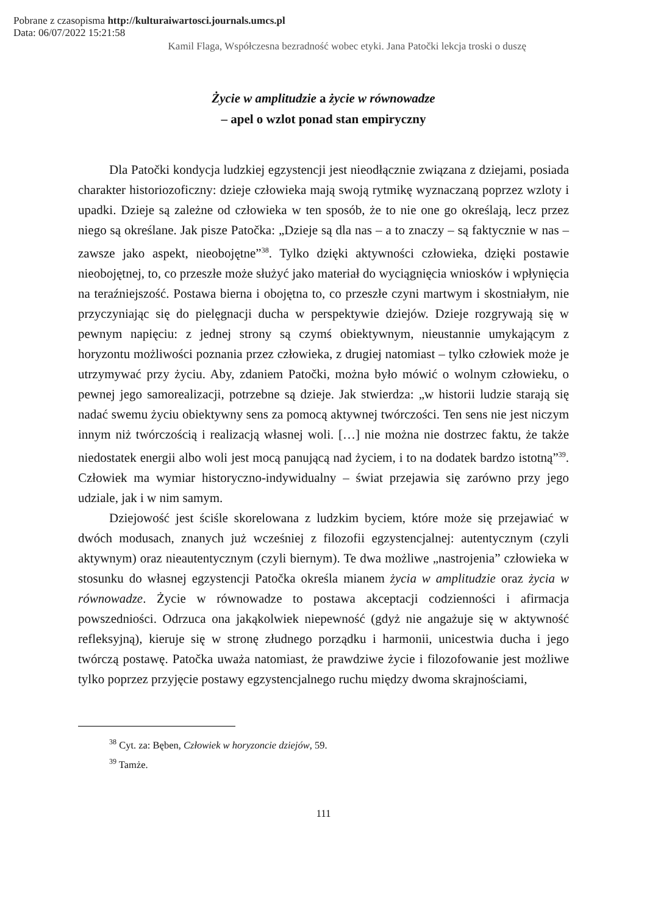Pobrane z czasopisma http://kulturaiwartosci.journals.umcs.pl
Data: 06/07/2022 15:21:58
Kamil Flaga, Współczesna bezradność wobec etyki. Jana Patočki lekcja troski o duszę
Życie w amplitudzie a życie w równowadze
– apel o wzlot ponad stan empiryczny
Dla Patočki kondycja ludzkiej egzystencji jest nieodłącznie związana z dziejami, posiada charakter historiozoficzny: dzieje człowieka mają swoją rytmikę wyznaczaną poprzez wzloty i upadki. Dzieje są zależne od człowieka w ten sposób, że to nie one go określają, lecz przez niego są określane. Jak pisze Patočka: „Dzieje są dla nas – a to znaczy – są faktycznie w nas – zawsze jako aspekt, nieobojętne”<sup>38</sup>. Tylko dzięki aktywności człowieka, dzięki postawie nieobojętnej, to, co przeszłe może służyć jako materiał do wyciągnięcia wniosków i wpłynięcia na teraźniejszość. Postawa bierna i obojętna to, co przeszłe czyni martwym i skostniałym, nie przyczyniając się do pielęgnacji ducha w perspektywie dziejów. Dzieje rozgrywają się w pewnym napięciu: z jednej strony są czymś obiektywnym, nieustannie umykającym z horyzontu możliwości poznania przez człowieka, z drugiej natomiast – tylko człowiek może je utrzymywać przy życiu. Aby, zdaniem Patočki, można było mówić o wolnym człowieku, o pewnej jego samorealizacji, potrzebne są dzieje. Jak stwierdza: „w historii ludzie starają się nadać swemu życiu obiektywny sens za pomocą aktywnej twórczości. Ten sens nie jest niczym innym niż twórczością i realizacją własnej woli. […] nie można nie dostrzec faktu, że także niedostatek energii albo woli jest mocą panującą nad życiem, i to na dodatek bardzo istotną”<sup>39</sup>. Człowiek ma wymiar historyczno-indywidualny – świat przejawia się zarówno przy jego udziale, jak i w nim samym.
Dziejowość jest ściśle skorelowana z ludzkim byciem, które może się przejawiać w dwóch modusach, znanych już wcześniej z filozofii egzystencjalnej: autentycznym (czyli aktywnym) oraz nieautentycznym (czyli biernym). Te dwa możliwe „nastrojenia” człowieka w stosunku do własnej egzystencji Patočka określa mianem życia w amplitudzie oraz życia w równowadze. Życie w równowadze to postawa akceptacji codzienności i afirmacja powszedniości. Odrzuca ona jakąkolwiek niepewność (gdyż nie angażuje się w aktywność refleksyjną), kieruje się w stronę złudnego porządku i harmonii, unicestwia ducha i jego twórczą postawę. Patočka uważa natomiast, że prawdziwe życie i filozofowanie jest możliwe tylko poprzez przyjęcie postawy egzystencjalnego ruchu między dwoma skrajnościami,
<sup>38</sup> Cyt. za: Bęben, Człowiek w horyzoncie dziejów, 59.
<sup>39</sup> Tamże.
111